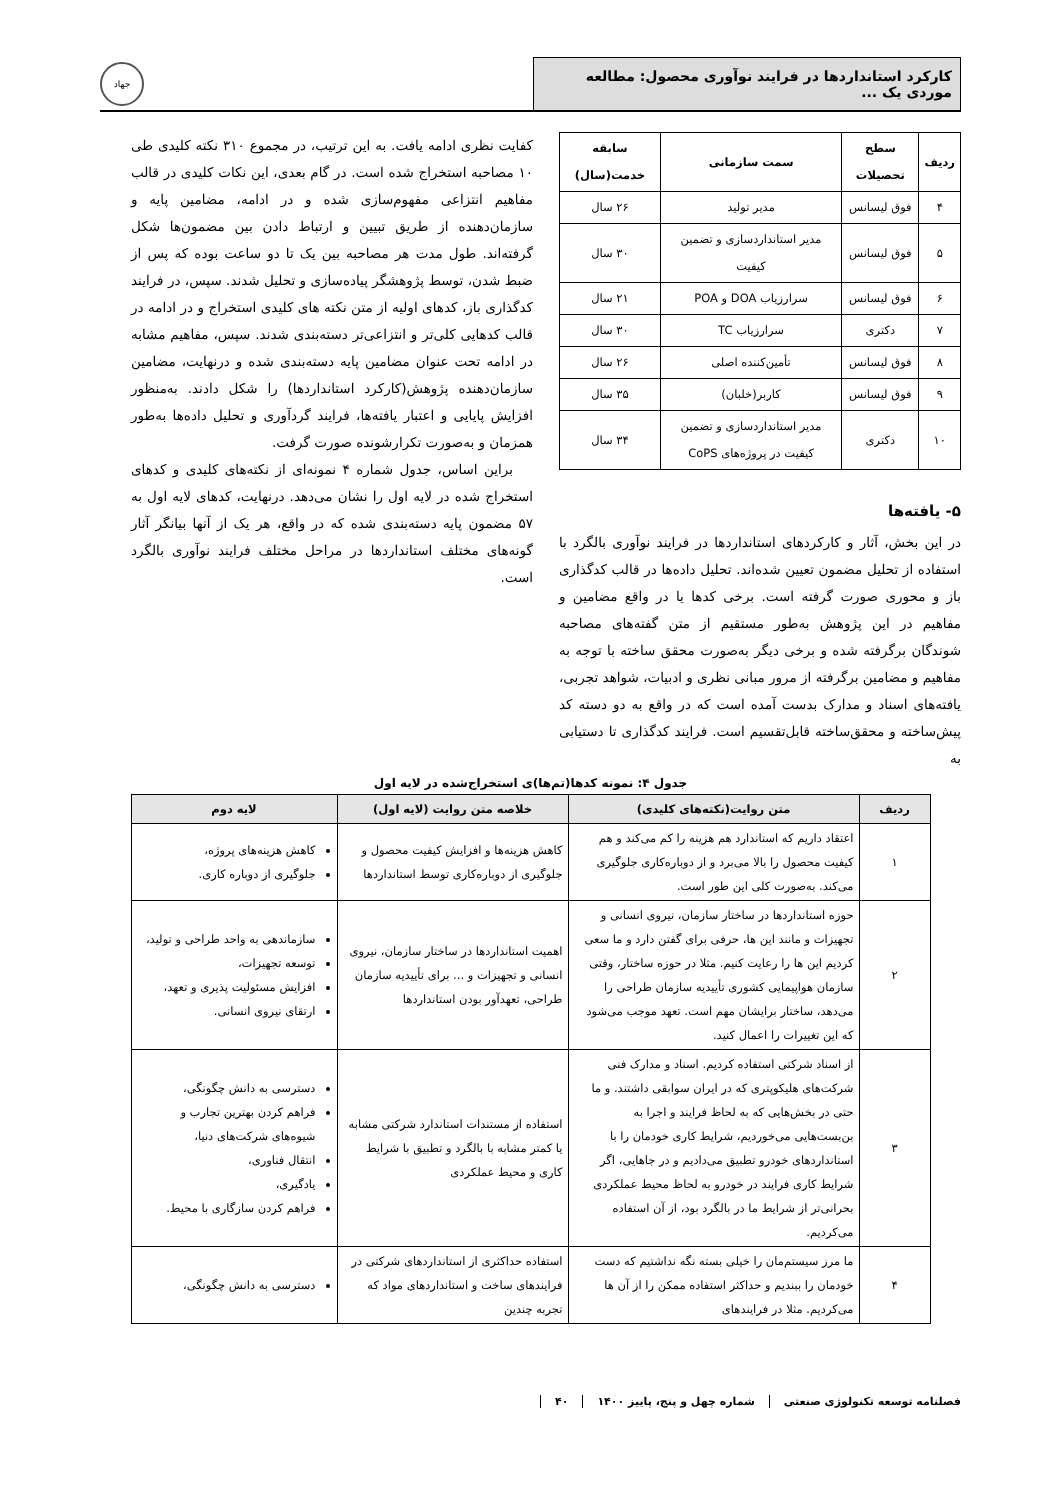کارکرد استانداردها در فرایند نوآوری محصول: مطالعه موردی یک ...
جهاد
| ردیف | سطح تحصیلات | سمت سازمانی | سابقه خدمت(سال) |
| --- | --- | --- | --- |
| ۴ | فوق لیسانس | مدیر تولید | ۲۶ سال |
| ۵ | فوق لیسانس | مدیر استانداردسازی و تضمین کیفیت | ۳۰ سال |
| ۶ | فوق لیسانس | سرارزیاب DOA و POA | ۲۱ سال |
| ۷ | دکتری | سرارزیاب TC | ۳۰ سال |
| ۸ | فوق لیسانس | تأمین‌کننده اصلی | ۲۶ سال |
| ۹ | فوق لیسانس | کاربر(خلبان) | ۳۵ سال |
| ۱۰ | دکتری | مدیر استانداردسازی و تضمین کیفیت در پروژه‌های CoPS | ۳۴ سال |
۵- یافته‌ها
در این بخش، آثار و کارکردهای استانداردها در فرایند نوآوری بالگرد با استفاده از تحلیل مضمون تعیین شده‌اند. تحلیل داده‌ها در قالب کدگذاری باز و محوری صورت گرفته است. برخی کدها یا در واقع مضامین و مفاهیم در این پژوهش به‌طور مستقیم از متن گفته‌های مصاحبه شوندگان برگرفته شده و برخی دیگر به‌صورت محقق ساخته با توجه به مفاهیم و مضامین برگرفته از مرور مبانی نظری و ادبیات، شواهد تجربی، یافته‌های اسناد و مدارک بدست آمده است که در واقع به دو دسته کد پیش‌ساخته و محقق‌ساخته قابل‌تقسیم است. فرایند کدگذاری تا دستیابی به
کفایت نظری ادامه یافت. به این ترتیب، در مجموع ۳۱۰ نکته کلیدی طی ۱۰ مصاحبه استخراج شده است. در گام بعدی، این نکات کلیدی در قالب مفاهیم انتزاعی مفهوم‌سازی شده و در ادامه، مضامین پایه و سازمان‌دهنده از طریق تبیین و ارتباط دادن بین مضمون‌ها شکل گرفته‌اند. طول مدت هر مصاحبه بین یک تا دو ساعت بوده که پس از ضبط شدن، توسط پژوهشگر پیاده‌سازی و تحلیل شدند. سپس، در فرایند کدگذاری باز، کدهای اولیه از متن نکته های کلیدی استخراج و در ادامه در قالب کدهایی کلی‌تر و انتزاعی‌تر دسته‌بندی شدند. سپس، مفاهیم مشابه در ادامه تحت عنوان مضامین پایه دسته‌بندی شده و درنهایت، مضامین سازمان‌دهنده پژوهش(کارکرد استانداردها) را شکل دادند. به‌منظور افزایش پایایی و اعتبار یافته‌ها، فرایند گردآوری و تحلیل داده‌ها به‌طور همزمان و به‌صورت تکرارشونده صورت گرفت.
براین اساس، جدول شماره ۴ نمونه‌ای از نکته‌های کلیدی و کدهای استخراج شده در لایه اول را نشان می‌دهد. درنهایت، کدهای لایه اول به ۵۷ مضمون پایه دسته‌بندی شده که در واقع، هر یک از آنها بیانگر آثار گونه‌های مختلف استانداردها در مراحل مختلف فرایند نوآوری بالگرد است.
جدول ۴: نمونه کدها(تم‌ها)ی استخراج‌شده در لایه اول
| ردیف | متن روایت(نکته‌های کلیدی) | خلاصه متن روایت (لایه اول) | لایه دوم |
| --- | --- | --- | --- |
| ۱ | اعتقاد داریم که استاندارد هم هزینه را کم می‌کند و هم کیفیت محصول را بالا می‌برد و از دوباره‌کاری جلوگیری می‌کند. به‌صورت کلی این طور است. | کاهش هزینه‌ها و افزایش کیفیت محصول و جلوگیری از دوباره‌کاری توسط استانداردها | کاهش هزینه‌های پروژه، جلوگیری از دوباره کاری. |
| ۲ | حوزه استانداردها در ساختار سازمان، نیروی انسانی و تجهیزات و مانند این ها، حرفی برای گفتن دارد و ما سعی کردیم این ها را رعایت کنیم. مثلا در حوزه ساختار، وقتی سازمان هواپیمایی کشوری تأییدیه سازمان طراحی را می‌دهد، ساختار برایشان مهم است. تعهد موجب می‌شود که این تغییرات را اعمال کنید. | اهمیت استانداردها در ساختار سازمان، نیروی انسانی و تجهیزات و ... برای تأییدیه سازمان طراحی، تعهدآور بودن استانداردها | سازماندهی به واحد طراحی و تولید، توسعه تجهیزات، افزایش مسئولیت پذیری و تعهد، ارتقای نیروی انسانی. |
| ۳ | از اسناد شرکتی استفاده کردیم. اسناد و مدارک فنی شرکت‌های هلیکوپتری که در ایران سوابقی داشتند. و ما حتی در بخش‌هایی که به لحاظ فرایند و اجرا به بن‌بست‌هایی می‌خوردیم، شرایط کاری خودمان را با استانداردهای خودرو تطبیق می‌دادیم و در جاهایی، اگر شرایط کاری فرایند در خودرو به لحاظ محیط عملکردی بحرانی‌تر از شرایط ما در بالگرد بود، از آن استفاده می‌کردیم. | استفاده از مستندات استاندارد شرکتی مشابه یا کمتر مشابه با بالگرد و تطبیق با شرایط کاری و محیط عملکردی | دسترسی به دانش چگونگی، فراهم کردن بهترین تجارب و شیوه‌های شرکت‌های دنیا، انتقال فناوری، یادگیری، فراهم کردن سازگاری با محیط. |
| ۴ | ما مرز سیستم‌مان را خیلی بسته نگه نداشتیم که دست خودمان را ببندیم و حداکثر استفاده ممکن را از آن ها می‌کردیم. مثلا در فرایندهای | استفاده حداکثری از استانداردهای شرکتی در فرایندهای ساخت و استانداردهای مواد که تجربه چندین | دسترسی به دانش چگونگی، |
فصلنامه توسعه تکنولوژی صنعتی شماره چهل و پنج، پاییز ۱۴۰۰ ۴۰